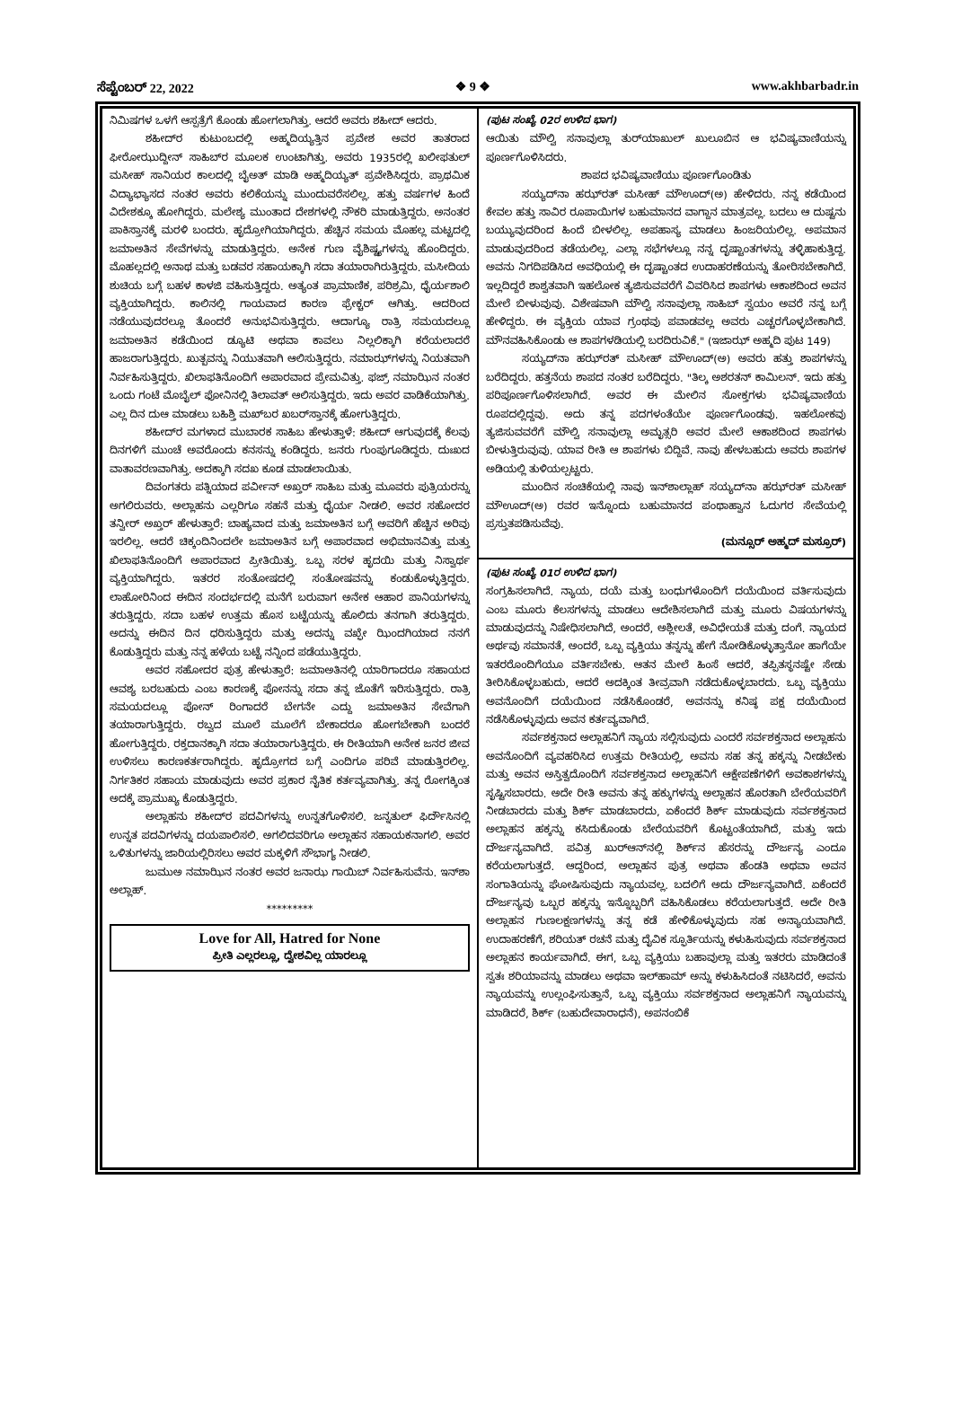ಸೆಪ್ಟೆಂಬರ್ 22, 2022 ❖ 9 ❖ www.akhbarbadr.in
ನಿಮಿಷಗಳ ಒಳಗೆ ಆಸ್ಪತ್ರೆಗೆ ಕೊಂಡು ಹೋಗಲಾಗಿತ್ತು. ಆದರೆ ಅವರು ಶಹೀದ್ ಆದರು.
ಶಹೀದ್‌ರ ಕುಟುಂಬದಲ್ಲಿ ಅಹ್ಮದಿಯ್ಯತ್ತಿನ ಪ್ರವೇಶ ಅವರ ತಾತರಾದ ಫೀರೋಝುದ್ದೀನ್ ಸಾಹಿಬ್‌ರ ಮೂಲಕ ಉಂಟಾಗಿತ್ತು. ಅವರು 1935ರಲ್ಲಿ ಖಲೀಫತುಲ್ ಮಸೀಹ್ ಸಾನಿಯರ ಕಾಲದಲ್ಲಿ ಬೈಅತ್ ಮಾಡಿ ಅಹ್ಮದಿಯ್ಯತ್ ಪ್ರವೇಶಿಸಿದ್ದರು. ಪ್ರಾಥಮಿಕ ವಿದ್ಯಾಭ್ಯಾಸದ ನಂತರ ಅವರು ಕಲಿಕೆಯನ್ನು ಮುಂದುವರೆಸಲಿಲ್ಲ. ಹತ್ತು ವರ್ಷಗಳ ಹಿಂದೆ ವಿದೇಶಕ್ಕೂ ಹೋಗಿದ್ದರು. ಮಲೇಶ್ಯ ಮುಂತಾದ ದೇಶಗಳಲ್ಲಿ ನೌಕರಿ ಮಾಡುತ್ತಿದ್ದರು. ಅನಂತರ ಪಾಕಿಸ್ತಾನಕ್ಕೆ ಮರಳಿ ಬಂದರು. ಹೃದ್ರೋಗಿಯಾಗಿದ್ದರು. ಹೆಚ್ಚಿನ ಸಮಯ ಮೊಹಲ್ಲ ಮಟ್ಟದಲ್ಲಿ ಜಮಾಅತಿನ ಸೇವೆಗಳನ್ನು ಮಾಡುತ್ತಿದ್ದರು. ಅನೇಕ ಗುಣ ವೈಶಿಷ್ಟ್ಯಗಳನ್ನು ಹೊಂದಿದ್ದರು. ಮೊಹಲ್ಲದಲ್ಲಿ ಅನಾಥ ಮತ್ತು ಬಡವರ ಸಹಾಯಕ್ಕಾಗಿ ಸದಾ ತಯಾರಾಗಿರುತ್ತಿದ್ದರು. ಮಸೀದಿಯ ಶುಚಿಯ ಬಗ್ಗೆ ಬಹಳ ಕಾಳಜಿ ವಹಿಸುತ್ತಿದ್ದರು. ಅತ್ಯಂತ ಪ್ರಾಮಾಣಿಕ, ಪರಿಶ್ರಮಿ, ಧೈರ್ಯಶಾಲಿ ವ್ಯಕ್ತಿಯಾಗಿದ್ದರು. ಕಾಲಿನಲ್ಲಿ ಗಾಯವಾದ ಕಾರಣ ಫ್ರೇಕ್ಚರ್ ಆಗಿತ್ತು. ಆದರಿಂದ ನಡೆಯುವುದರಲ್ಲೂ ತೊಂದರೆ ಅನುಭವಿಸುತ್ತಿದ್ದರು. ಆದಾಗ್ಯೂ ರಾತ್ರಿ ಸಮಯದಲ್ಲೂ ಜಮಾಅತಿನ ಕಡೆಯಿಂದ ಡ್ಯೂಟಿ ಅಥವಾ ಕಾವಲು ನಿಲ್ಲಲಿಕ್ಕಾಗಿ ಕರೆಯಲಾದರೆ ಹಾಜರಾಗುತ್ತಿದ್ದರು. ಖುತ್ಬವನ್ನು ನಿಯುತವಾಗಿ ಆಲಿಸುತ್ತಿದ್ದರು. ನಮಾಝ್‌ಗಳನ್ನು ನಿಯತವಾಗಿ ನಿರ್ವಹಿಸುತ್ತಿದ್ದರು. ಖಿಲಾಫತಿನೊಂದಿಗೆ ಅಪಾರವಾದ ಪ್ರೇಮವಿತ್ತು. ಫಜ್ರ್ ನಮಾಝಿನ ನಂತರ ಒಂದು ಗಂಟೆ ಮೊಬೈಲ್ ಫೋನಿನಲ್ಲಿ ತಿಲಾವತ್ ಆಲಿಸುತ್ತಿದ್ದರು. ಇದು ಅವರ ವಾಡಿಕೆಯಾಗಿತ್ತು. ಎಲ್ಲ ದಿನ ದುಆ ಮಾಡಲು ಬಹಿಶ್ತಿ ಮಖ್‌ಬರ ಖಬರ್‌ಸ್ತಾನಕ್ಕೆ ಹೋಗುತ್ತಿದ್ದರು.
ಶಹೀದ್‌ರ ಮಗಳಾದ ಮುಬಾರಕ ಸಾಹಿಬ ಹೇಳುತ್ತಾಳೆ: ಶಹೀದ್ ಆಗುವುದಕ್ಕೆ ಕೆಲವು ದಿನಗಳಿಗೆ ಮುಂಚೆ ಅವರೊಂದು ಕನಸನ್ನು ಕಂಡಿದ್ದರು. ಜನರು ಗುಂಪುಗೂಡಿದ್ದರು. ದುಃಖದ ವಾತಾವರಣವಾಗಿತ್ತು. ಅದಕ್ಕಾಗಿ ಸದಖ ಕೂಡ ಮಾಡಲಾಯಿತು.
ದಿವಂಗತರು ಪತ್ನಿಯಾದ ಪರ್ವೀನ್ ಅಖ್ತರ್ ಸಾಹಿಬ ಮತ್ತು ಮೂವರು ಪುತ್ರಿಯರನ್ನು ಅಗಲಿರುವರು. ಅಲ್ಲಾಹನು ಎಲ್ಲರಿಗೂ ಸಹನೆ ಮತ್ತು ಧೈರ್ಯ ನೀಡಲಿ. ಅವರ ಸಹೋದರ ತನ್ವೀರ್ ಅಖ್ತರ್ ಹೇಳುತ್ತಾರೆ: ಬಾಹ್ಯವಾದ ಮತ್ತು ಜಮಾಅತಿನ ಬಗ್ಗೆ ಅವರಿಗೆ ಹೆಚ್ಚಿನ ಅರಿವು ಇರಲಿಲ್ಲ. ಆದರೆ ಚಿಕ್ಕಂದಿನಿಂದಲೇ ಜಮಾಅತಿನ ಬಗ್ಗೆ ಅಪಾರವಾದ ಅಭಿಮಾನವಿತ್ತು ಮತ್ತು ಖಿಲಾಫತಿನೊಂದಿಗೆ ಅಪಾರವಾದ ಪ್ರೀತಿಯಿತ್ತು. ಒಬ್ಬ ಸರಳ ಹೃದಯಿ ಮತ್ತು ನಿಸ್ವಾರ್ಥ ವ್ಯಕ್ತಿಯಾಗಿದ್ದರು. ಇತರರ ಸಂತೋಷದಲ್ಲಿ ಸಂತೋಷವನ್ನು ಕಂಡುಕೊಳ್ಳುತ್ತಿದ್ದರು. ಲಾಹೋರಿನಿಂದ ಈದಿನ ಸಂದರ್ಭದಲ್ಲಿ ಮನೆಗೆ ಬರುವಾಗ ಅನೇಕ ಆಹಾರ ಪಾನಿಯಗಳನ್ನು ತರುತ್ತಿದ್ದರು. ಸದಾ ಬಹಳ ಉತ್ತಮ ಹೊಸ ಬಟ್ಟೆಯನ್ನು ಹೊಲಿದು ತನಗಾಗಿ ತರುತ್ತಿದ್ದರು. ಅದನ್ನು ಈದಿನ ದಿನ ಧರಿಸುತ್ತಿದ್ದರು ಮತ್ತು ಅದನ್ನು ವಖ್ಫೇ ಝಿಂದಗಿಯಾದ ನನಗೆ ಕೊಡುತ್ತಿದ್ದರು ಮತ್ತು ನನ್ನ ಹಳೆಯ ಬಟ್ಟೆ ನನ್ನಿಂದ ಪಡೆಯುತ್ತಿದ್ದರು.
ಅವರ ಸಹೋದರ ಪುತ್ರ ಹೇಳುತ್ತಾರೆ: ಜಮಾಅತಿನಲ್ಲಿ ಯಾರಿಗಾದರೂ ಸಹಾಯದ ಆವಶ್ಯ ಬರಬಹುದು ಎಂಬ ಕಾರಣಕ್ಕೆ ಫೋನನ್ನು ಸದಾ ತನ್ನ ಜೊತೆಗೆ ಇರಿಸುತ್ತಿದ್ದರು. ರಾತ್ರಿ ಸಮಯದಲ್ಲೂ ಫೋನ್ ರಿಂಗಾದರೆ ಬೇಗನೇ ಎದ್ದು ಜಮಾಅತಿನ ಸೇವೆಗಾಗಿ ತಯಾರಾಗುತ್ತಿದ್ದರು. ರಬ್ವದ ಮೂಲೆ ಮೂಲೆಗೆ ಬೇಕಾದರೂ ಹೋಗಬೇಕಾಗಿ ಬಂದರೆ ಹೋಗುತ್ತಿದ್ದರು. ರಕ್ತದಾನಕ್ಕಾಗಿ ಸದಾ ತಯಾರಾಗುತ್ತಿದ್ದರು. ಈ ರೀತಿಯಾಗಿ ಅನೇಕ ಜನರ ಜೀವ ಉಳಿಸಲು ಕಾರಣಕರ್ತರಾಗಿದ್ದರು. ಹೃದ್ರೋಗದ ಬಗ್ಗೆ ಎಂದಿಗೂ ಪರಿವೆ ಮಾಡುತ್ತಿರಲಿಲ್ಲ. ನಿರ್ಗತಿಕರ ಸಹಾಯ ಮಾಡುವುದು ಅವರ ಪ್ರಕಾರ ನೈತಿಕ ಕರ್ತವ್ಯವಾಗಿತ್ತು. ತನ್ನ ರೋಗಕ್ಕಿಂತ ಅದಕ್ಕೆ ಪ್ರಾಮುಖ್ಯ ಕೊಡುತ್ತಿದ್ದರು.
ಅಲ್ಲಾಹನು ಶಹೀದ್‌ರ ಪದವಿಗಳನ್ನು ಉನ್ನತಗೊಳಿಸಲಿ. ಜನ್ನತುಲ್ ಫಿರ್ದೌಸಿನಲ್ಲಿ ಉನ್ನತ ಪದವಿಗಳನ್ನು ದಯಪಾಲಿಸಲಿ. ಅಗಲಿದವರಿಗೂ ಅಲ್ಲಾಹನ ಸಹಾಯಕನಾಗಲಿ. ಅವರ ಒಳಿತುಗಳನ್ನು ಜಾರಿಯಲ್ಲಿರಿಸಲು ಅವರ ಮಕ್ಕಳಿಗೆ ಸೌಭಾಗ್ಯ ನೀಡಲಿ.
ಜುಮುಅ ನಮಾಝಿನ ನಂತರ ಅವರ ಜನಾಝ ಗಾಯಿಬ್ ನಿರ್ವಹಿಸುವೆನು. ಇನ್‌ಶಾ ಅಲ್ಲಾಹ್.
*********
Love for All, Hatred for None
ಪ್ರೀತಿ ಎಲ್ಲರಲ್ಲೂ, ದ್ವೇಶವಿಲ್ಲ ಯಾರಲ್ಲೂ
(ಪುಟ ಸಂಖ್ಯೆ 02ರ ಉಳಿದ ಭಾಗ)
ಆಯಿತು ಮೌಲ್ವಿ ಸನಾವುಲ್ಲಾ ತುರ್‌ಯಾಖುಲ್ ಖುಲೂಬಿನ ಆ ಭವಿಷ್ಯವಾಣಿಯನ್ನು ಪೂರ್ಣಗೊಳಿಸಿದರು.
ಶಾಪದ ಭವಿಷ್ಯವಾಣಿಯು ಪೂರ್ಣಗೊಂಡಿತು
ಸಯ್ಯದ್‌ನಾ ಹಝ್‌ರತ್ ಮಸೀಹ್ ಮೌಊದ್(ಅ) ಹೇಳಿದರು. ನನ್ನ ಕಡೆಯಿಂದ ಕೇವಲ ಹತ್ತು ಸಾವಿರ ರೂಪಾಯಿಗಳ ಬಹುಮಾನದ ವಾಗ್ದಾನ ಮಾತ್ರವಲ್ಲ. ಬದಲು ಆ ದುಷ್ಟನು ಬಯ್ಯುವುದರಿಂದ ಹಿಂದೆ ಬೀಳಲಿಲ್ಲ. ಅಪಹಾಸ್ಯ ಮಾಡಲು ಹಿಂಜರಿಯಲಿಲ್ಲ. ಅಪಮಾನ ಮಾಡುವುದರಿಂದ ತಡೆಯಲಿಲ್ಲ. ಎಲ್ಲಾ ಸಭೆಗಳಲ್ಲೂ ನನ್ನ ದೃಷ್ಟಾಂತಗಳನ್ನು ತಳ್ಳಿಹಾಕುತ್ತಿದ್ದ. ಅವನು ನಿಗದಿಪಡಿಸಿದ ಅವಧಿಯಲ್ಲಿ ಈ ದೃಷ್ಟಾಂತದ ಉದಾಹರಣೆಯನ್ನು ತೋರಿಸಬೇಕಾಗಿದೆ. ಇಲ್ಲದಿದ್ದರೆ ಶಾಶ್ವತವಾಗಿ ಇಹಲೋಕ ತ್ಯಜಿಸುವವರೆಗೆ ವಿವರಿಸಿದ ಶಾಪಗಳು ಆಕಾಶದಿಂದ ಅವನ ಮೇಲೆ ಬೀಳುವುವು. ವಿಶೇಷವಾಗಿ ಮೌಲ್ವಿ ಸನಾವುಲ್ಲಾ ಸಾಹಿಬ್ ಸ್ವಯಂ ಅವರೆ ನನ್ನ ಬಗ್ಗೆ ಹೇಳಿದ್ದರು. ಈ ವ್ಯಕ್ತಿಯ ಯಾವ ಗ್ರಂಥವು ಪವಾಡವಲ್ಲ ಅವರು ಎಚ್ಚರಗೊಳ್ಳಬೇಕಾಗಿದೆ. ಮೌನವಹಿಸಿಕೊಂಡು ಆ ಶಾಪಗಳಡಿಯಲ್ಲಿ ಬರದಿರುವಿಕೆ." (ಇಜಾಝ್ ಅಹ್ಮದಿ ಪುಟ 149)
ಸಯ್ಯದ್‌ನಾ ಹಝ್‌ರತ್ ಮಸೀಹ್ ಮೌಊದ್(ಅ) ಅವರು ಹತ್ತು ಶಾಪಗಳನ್ನು ಬರೆದಿದ್ದರು. ಹತ್ತನೆಯ ಶಾಪದ ನಂತರ ಬರೆದಿದ್ದರು. "ತಿಲ್ಕ ಅಶರತನ್ ಕಾಮಿಲನ್. ಇದು ಹತ್ತು ಪರಿಪೂರ್ಣಗೊಳಿಸಲಾಗಿದೆ. ಅವರ ಈ ಮೇಲಿನ ಸೋಕ್ತಗಳು ಭವಿಷ್ಯವಾಣಿಯ ರೂಪದಲ್ಲಿದ್ದವು. ಅದು ತನ್ನ ಪದಗಳಂತೆಯೇ ಪೂರ್ಣಗೊಂಡವು. ಇಹಲೋಕವು ತ್ಯಜಿಸುವವರೆಗೆ ಮೌಲ್ವಿ ಸನಾವುಲ್ಲಾ ಅಮೃತ್ಸರಿ ಅವರ ಮೇಲೆ ಆಕಾಶದಿಂದ ಶಾಪಗಳು ಬೀಳುತ್ತಿರುವುವು. ಯಾವ ರೀತಿ ಆ ಶಾಪಗಳು ಬಿದ್ದಿವೆ. ನಾವು ಹೇಳಬಹುದು ಅವರು ಶಾಪಗಳ ಅಡಿಯಲ್ಲಿ ತುಳಿಯಲ್ಪಟ್ಟರು.
ಮುಂದಿನ ಸಂಚಿಕೆಯಲ್ಲಿ ನಾವು ಇನ್‌ಶಾಲ್ಲಾಹ್ ಸಯ್ಯದ್‌ನಾ ಹಝ್‌ರತ್ ಮಸೀಹ್ ಮೌಊದ್(ಅ) ರವರ ಇನ್ನೊಂದು ಬಹುಮಾನದ ಪಂಥಾಹ್ವಾನ ಓದುಗರ ಸೇವೆಯಲ್ಲಿ ಪ್ರಸ್ತುತಪಡಿಸುವೆವು.
(ಮನ್ಸೂರ್ ಅಹ್ಮದ್ ಮಸ್ರೂರ್)
(ಪುಟ ಸಂಖ್ಯೆ 01ರ ಉಳಿದ ಭಾಗ)
ಸಂಗ್ರಹಿಸಲಾಗಿದೆ. ನ್ಯಾಯ, ದಯೆ ಮತ್ತು ಬಂಧುಗಳೊಂದಿಗೆ ದಯೆಯಿಂದ ವರ್ತಿಸುವುದು ಎಂಬ ಮೂರು ಕೆಲಸಗಳನ್ನು ಮಾಡಲು ಆದೇಶಿಸಲಾಗಿದೆ ಮತ್ತು ಮೂರು ವಿಷಯಗಳನ್ನು ಮಾಡುವುದನ್ನು ನಿಷೇಧಿಸಲಾಗಿದೆ, ಅಂದರೆ, ಅಶ್ಲೀಲತೆ, ಅವಿಧೇಯತೆ ಮತ್ತು ದಂಗೆ. ನ್ಯಾಯದ ಅರ್ಥವು ಸಮಾನತೆ, ಅಂದರೆ, ಒಬ್ಬ ವ್ಯಕ್ತಿಯು ತನ್ನನ್ನು ಹೇಗೆ ನೋಡಿಕೊಳ್ಳುತ್ತಾನೋ ಹಾಗೆಯೇ ಇತರರೊಂದಿಗೆಯೂ ವರ್ತಿಸಬೇಕು. ಆತನ ಮೇಲೆ ಹಿಂಸೆ ಆದರೆ, ತಪ್ಪಿತಸ್ಥನಷ್ಟೇ ಸೇಡು ತೀರಿಸಿಕೊಳ್ಳಬಹುದು, ಆದರೆ ಅದಕ್ಕಿಂತ ತೀವ್ರವಾಗಿ ನಡೆದುಕೊಳ್ಳಬಾರದು. ಒಬ್ಬ ವ್ಯಕ್ತಿಯು ಅವನೊಂದಿಗೆ ದಯೆಯಿಂದ ನಡೆಸಿಕೊಂಡರೆ, ಅವನನ್ನು ಕನಿಷ್ಠ ಪಕ್ಷ ದಯೆಯಿಂದ ನಡೆಸಿಕೊಳ್ಳುವುದು ಅವನ ಕರ್ತವ್ಯವಾಗಿದೆ.
ಸರ್ವಶಕ್ತನಾದ ಅಲ್ಲಾಹನಿಗೆ ನ್ಯಾಯ ಸಲ್ಲಿಸುವುದು ಎಂದರೆ ಸರ್ವಶಕ್ತನಾದ ಅಲ್ಲಾಹನು ಅವನೊಂದಿಗೆ ವ್ಯವಹರಿಸಿದ ಉತ್ತಮ ರೀತಿಯಲ್ಲಿ, ಅವನು ಸಹ ತನ್ನ ಹಕ್ಕನ್ನು ನೀಡಬೇಕು ಮತ್ತು ಅವನ ಅಸ್ತಿತ್ವದೊಂದಿಗೆ ಸರ್ವಶಕ್ತನಾದ ಅಲ್ಲಾಹನಿಗೆ ಆಕ್ಷೇಪಣೆಗಳಿಗೆ ಅವಕಾಶಗಳನ್ನು ಸೃಷ್ಟಿಸಬಾರದು. ಅದೇ ರೀತಿ ಅವನು ತನ್ನ ಹಕ್ಕುಗಳನ್ನು ಅಲ್ಲಾಹನ ಹೊರತಾಗಿ ಬೇರೆಯವರಿಗೆ ನೀಡಬಾರದು ಮತ್ತು ಶಿರ್ಕ್ ಮಾಡಬಾರದು, ಏಕೆಂದರೆ ಶಿರ್ಕ್ ಮಾಡುವುದು ಸರ್ವಶಕ್ತನಾದ ಅಲ್ಲಾಹನ ಹಕ್ಕನ್ನು ಕಸಿದುಕೊಂಡು ಬೇರೆಯವರಿಗೆ ಕೊಟ್ಟಂತೆಯಾಗಿದೆ, ಮತ್ತು ಇದು ದೌರ್ಜನ್ಯವಾಗಿದೆ. ಪವಿತ್ರ ಖುರ್‌ಆನ್‌ನಲ್ಲಿ ಶಿರ್ಕ್‌ನ ಹೆಸರನ್ನು ದೌರ್ಜನ್ಯ ಎಂದೂ ಕರೆಯಲಾಗುತ್ತದೆ. ಆದ್ದರಿಂದ, ಅಲ್ಲಾಹನ ಪುತ್ರ ಅಥವಾ ಹೆಂಡತಿ ಅಥವಾ ಅವನ ಸಂಗಾತಿಯನ್ನು ಘೋಷಿಸುವುದು ನ್ಯಾಯವಲ್ಲ. ಬದಲಿಗೆ ಅದು ದೌರ್ಜನ್ಯವಾಗಿದೆ. ಏಕೆಂದರೆ ದೌರ್ಜನ್ಯವು ಒಬ್ಬರ ಹಕ್ಕನ್ನು ಇನ್ನೊಬ್ಬರಿಗೆ ವಹಿಸಿಕೊಡಲು ಕರೆಯಲಾಗುತ್ತದೆ. ಅದೇ ರೀತಿ ಅಲ್ಲಾಹನ ಗುಣಲಕ್ಷಣಗಳನ್ನು ತನ್ನ ಕಡೆ ಹೇಳಿಕೊಳ್ಳುವುದು ಸಹ ಅನ್ಯಾಯವಾಗಿದೆ. ಉದಾಹರಣೆಗೆ, ಶರಿಯತ್ ರಚನೆ ಮತ್ತು ದೈವಿಕ ಸ್ಫೂರ್ತಿಯನ್ನು ಕಳುಹಿಸುವುದು ಸರ್ವಶಕ್ತನಾದ ಅಲ್ಲಾಹನ ಕಾರ್ಯವಾಗಿದೆ. ಈಗ, ಒಬ್ಬ ವ್ಯಕ್ತಿಯು ಬಹಾವುಲ್ಲಾ ಮತ್ತು ಇತರರು ಮಾಡಿದಂತೆ ಸ್ವತಃ ಶರಿಯಾವನ್ನು ಮಾಡಲು ಅಥವಾ ಇಲ್‌ಹಾಮ್ ಅನ್ನು ಕಳುಹಿಸಿದಂತೆ ನಟಿಸಿದರೆ, ಅವನು ನ್ಯಾಯವನ್ನು ಉಲ್ಲಂಘಿಸುತ್ತಾನೆ, ಒಬ್ಬ ವ್ಯಕ್ತಿಯು ಸರ್ವಶಕ್ತನಾದ ಅಲ್ಲಾಹನಿಗೆ ನ್ಯಾಯವನ್ನು ಮಾಡಿದರೆ, ಶಿರ್ಕ್ (ಬಹುದೇವಾರಾಧನೆ), ಅಪನಂಬಿಕೆ